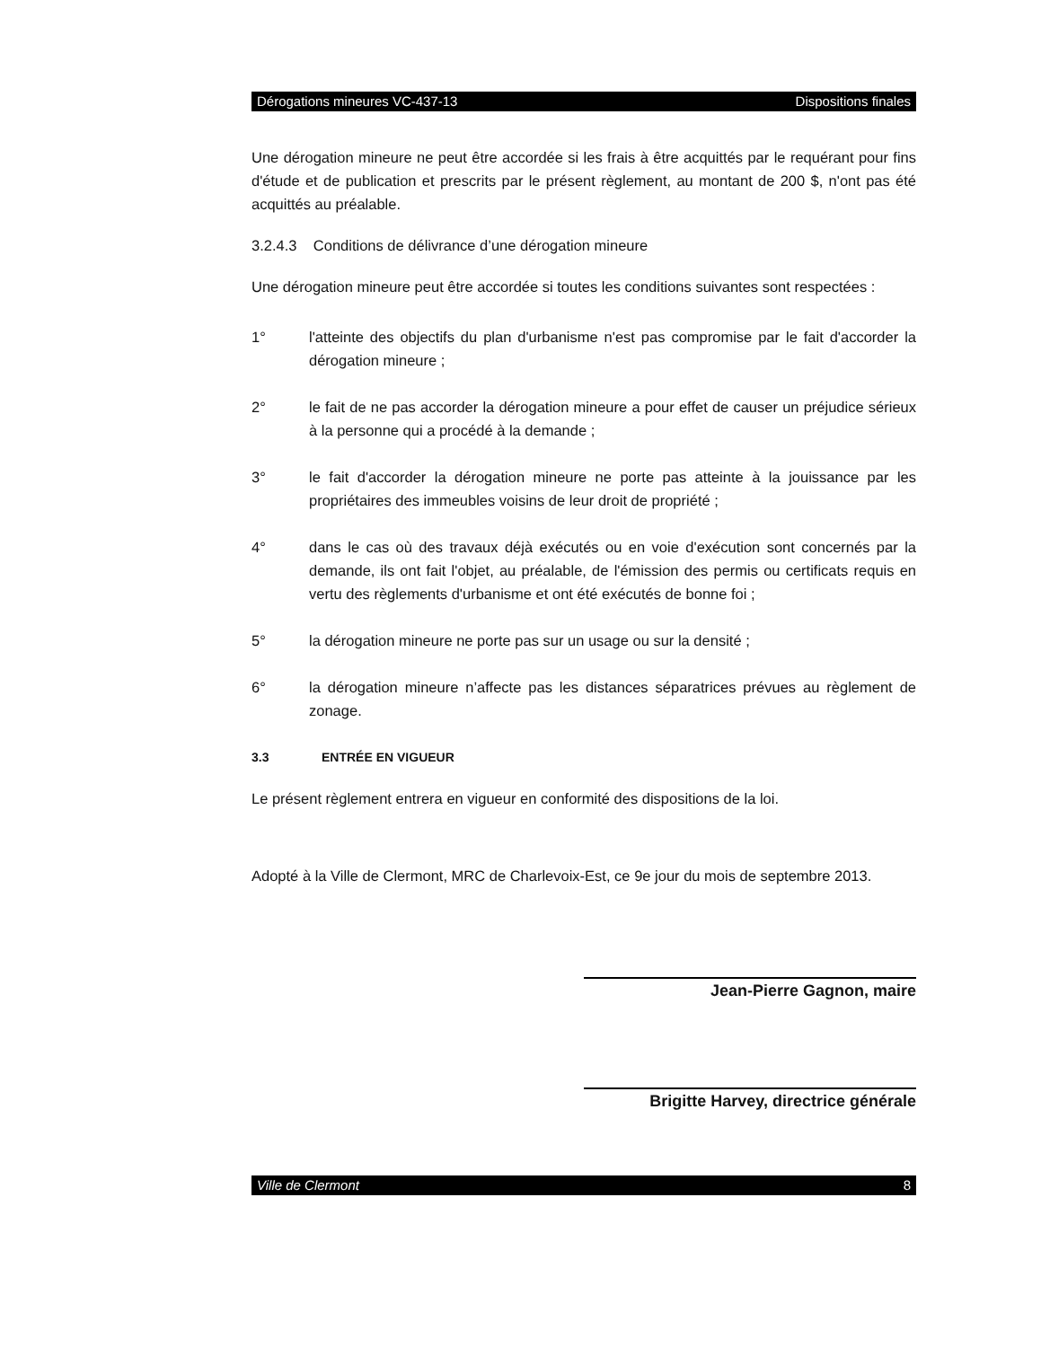Dérogations mineures VC-437-13 Dispositions finales
Une dérogation mineure ne peut être accordée si les frais à être acquittés par le requérant pour fins d'étude et de publication et prescrits par le présent règlement, au montant de 200 $, n'ont pas été acquittés au préalable.
3.2.4.3 Conditions de délivrance d’une dérogation mineure
Une dérogation mineure peut être accordée si toutes les conditions suivantes sont respectées :
1° l'atteinte des objectifs du plan d'urbanisme n'est pas compromise par le fait d'accorder la dérogation mineure ;
2° le fait de ne pas accorder la dérogation mineure a pour effet de causer un préjudice sérieux à la personne qui a procédé à la demande ;
3° le fait d'accorder la dérogation mineure ne porte pas atteinte à la jouissance par les propriétaires des immeubles voisins de leur droit de propriété ;
4° dans le cas où des travaux déjà exécutés ou en voie d'exécution sont concernés par la demande, ils ont fait l'objet, au préalable, de l'émission des permis ou certificats requis en vertu des règlements d'urbanisme et ont été exécutés de bonne foi ;
5° la dérogation mineure ne porte pas sur un usage ou sur la densité ;
6° la dérogation mineure n’affecte pas les distances séparatrices prévues au règlement de zonage.
3.3 ENTRÉE EN VIGUEUR
Le présent règlement entrera en vigueur en conformité des dispositions de la loi.
Adopté à la Ville de Clermont, MRC de Charlevoix-Est, ce 9e jour du mois de septembre 2013.
Jean-Pierre Gagnon, maire
Brigitte Harvey, directrice générale
Ville de Clermont 8